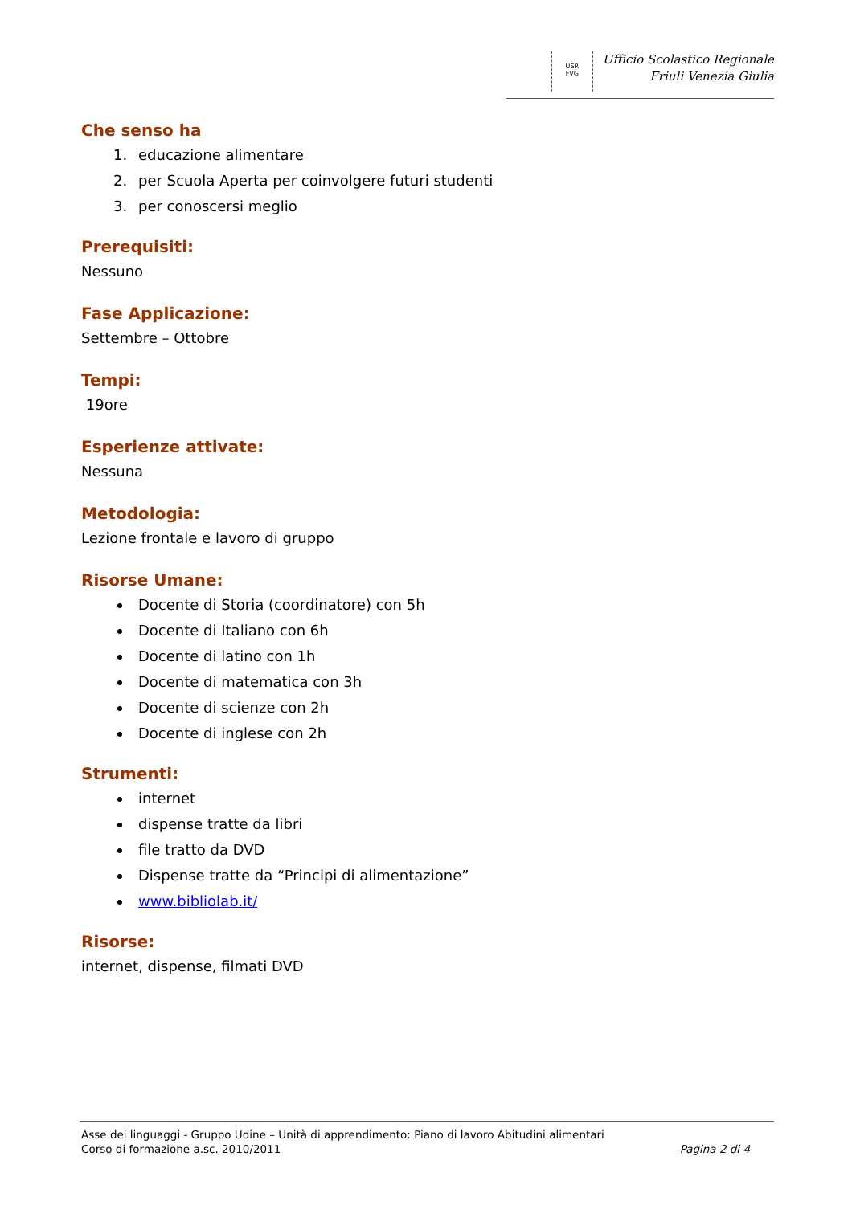USR
FVG
Ufficio Scolastico Regionale
Friuli Venezia Giulia
Che senso ha
1. educazione alimentare
2. per Scuola Aperta per coinvolgere futuri studenti
3. per conoscersi meglio
Prerequisiti:
Nessuno
Fase Applicazione:
Settembre – Ottobre
Tempi:
19ore
Esperienze attivate:
Nessuna
Metodologia:
Lezione frontale e lavoro di gruppo
Risorse Umane:
Docente di Storia (coordinatore) con 5h
Docente di Italiano con 6h
Docente di latino con 1h
Docente di matematica con 3h
Docente di scienze con 2h
Docente di inglese con 2h
Strumenti:
internet
dispense tratte da libri
file tratto da DVD
Dispense tratte da “Principi di alimentazione”
www.bibliolab.it/
Risorse:
internet, dispense, filmati DVD
Asse dei linguaggi - Gruppo Udine – Unità di apprendimento: Piano di lavoro Abitudini alimentari
Corso di formazione a.sc. 2010/2011 Pagina 2 di 4